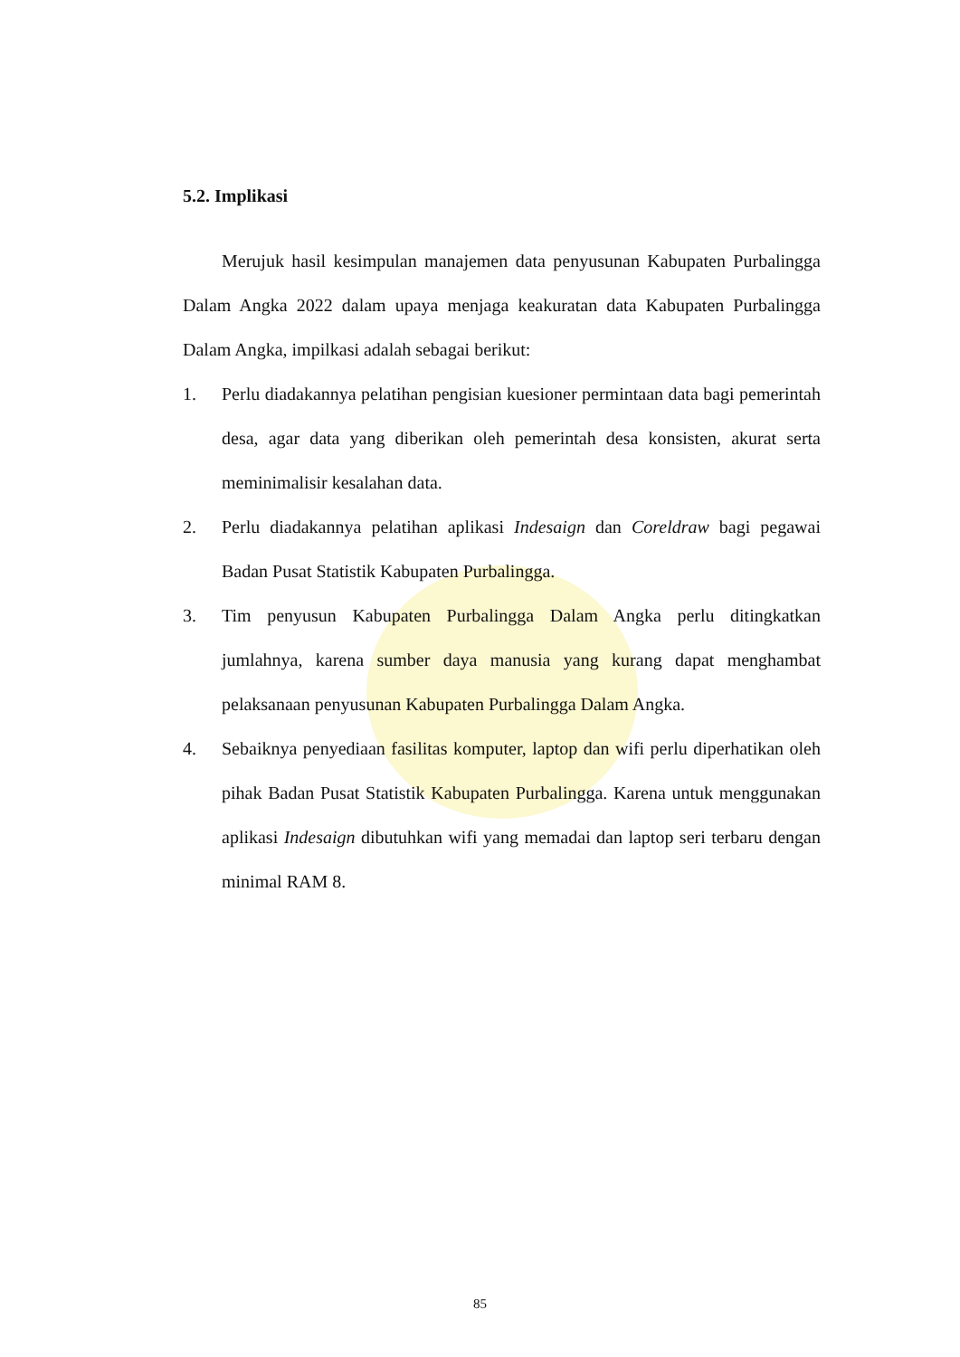5.2. Implikasi
Merujuk hasil kesimpulan manajemen data penyusunan Kabupaten Purbalingga Dalam Angka 2022 dalam upaya menjaga keakuratan data Kabupaten Purbalingga Dalam Angka, impilkasi adalah sebagai berikut:
1. Perlu diadakannya pelatihan pengisian kuesioner permintaan data bagi pemerintah desa, agar data yang diberikan oleh pemerintah desa konsisten, akurat serta meminimalisir kesalahan data.
2. Perlu diadakannya pelatihan aplikasi Indesaign dan Coreldraw bagi pegawai Badan Pusat Statistik Kabupaten Purbalingga.
3. Tim penyusun Kabupaten Purbalingga Dalam Angka perlu ditingkatkan jumlahnya, karena sumber daya manusia yang kurang dapat menghambat pelaksanaan penyusunan Kabupaten Purbalingga Dalam Angka.
4. Sebaiknya penyediaan fasilitas komputer, laptop dan wifi perlu diperhatikan oleh pihak Badan Pusat Statistik Kabupaten Purbalingga. Karena untuk menggunakan aplikasi Indesaign dibutuhkan wifi yang memadai dan laptop seri terbaru dengan minimal RAM 8.
85